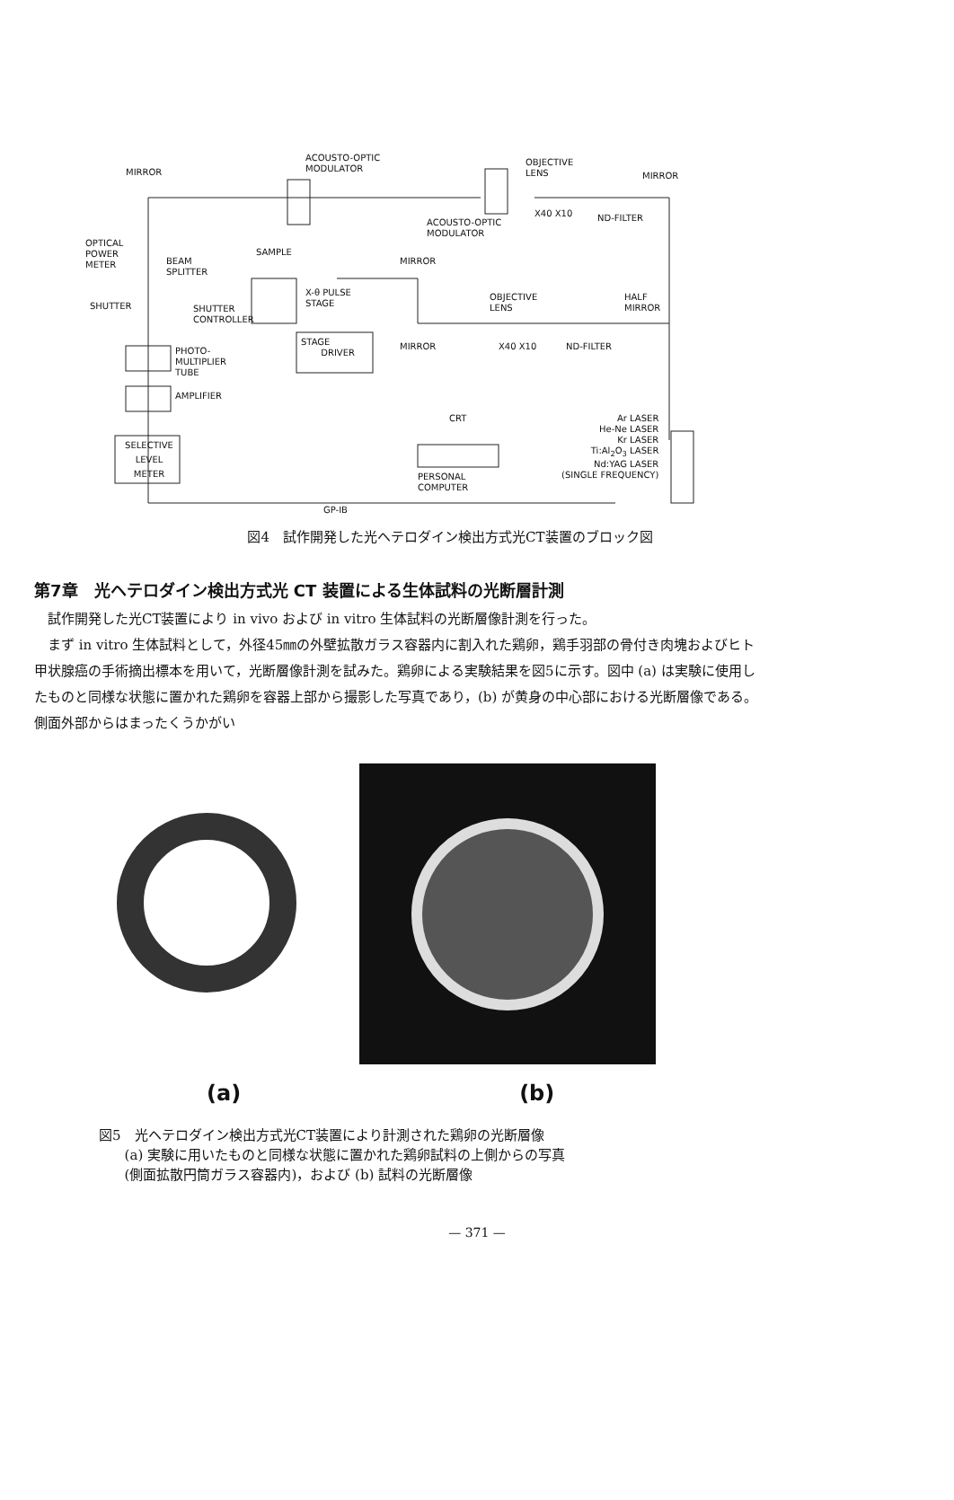ACOUSTO-OPTIC
MODULATOR MIRROR
OBJECTIVE
LENS MIRROR
X40 X10 ND-FILTER ACOUSTO-OPTIC
MODULATOR
OPTICAL
POWER
METER
SAMPLE
BEAM
SPLITTER
MIRROR
X-θ PULSE
STAGE
OBJECTIVE
LENS
HALF
MIRROR SHUTTER SHUTTER
CONTROLLER
STAGE
DRIVER
MIRROR X40 X10 ND-FILTER PHOTO-
MULTIPLIER
TUBE
AMPLIFIER
CRT Ar LASER
He-Ne LASER
Kr LASER
Ti:Al<sub>2</sub>O<sub>3</sub> LASER
Nd:YAG LASER
(SINGLE FREQUENCY)
SELECTIVE
LEVEL
METER
PERSONAL
COMPUTER
GP-IB
図4　試作開発した光ヘテロダイン検出方式光CT装置のブロック図
第7章　光ヘテロダイン検出方式光 CT 装置による生体試料の光断層計測
試作開発した光CT装置により in vivo および in vitro 生体試料の光断層像計測を行った。
まず in vitro 生体試料として，外径45㎜の外壁拡散ガラス容器内に割入れた鶏卵，鶏手羽部の骨付き肉塊およびヒト甲状腺癌の手術摘出標本を用いて，光断層像計測を試みた。鶏卵による実験結果を図5に示す。図中 (a) は実験に使用したものと同様な状態に置かれた鶏卵を容器上部から撮影した写真であり，(b) が黄身の中心部における光断層像である。側面外部からはまったくうかがい
(a) (b)
図5　光ヘテロダイン検出方式光CT装置により計測された鶏卵の光断層像
(a) 実験に用いたものと同様な状態に置かれた鶏卵試料の上側からの写真
(側面拡散円筒ガラス容器内)，および (b) 試料の光断層像
— 371 —